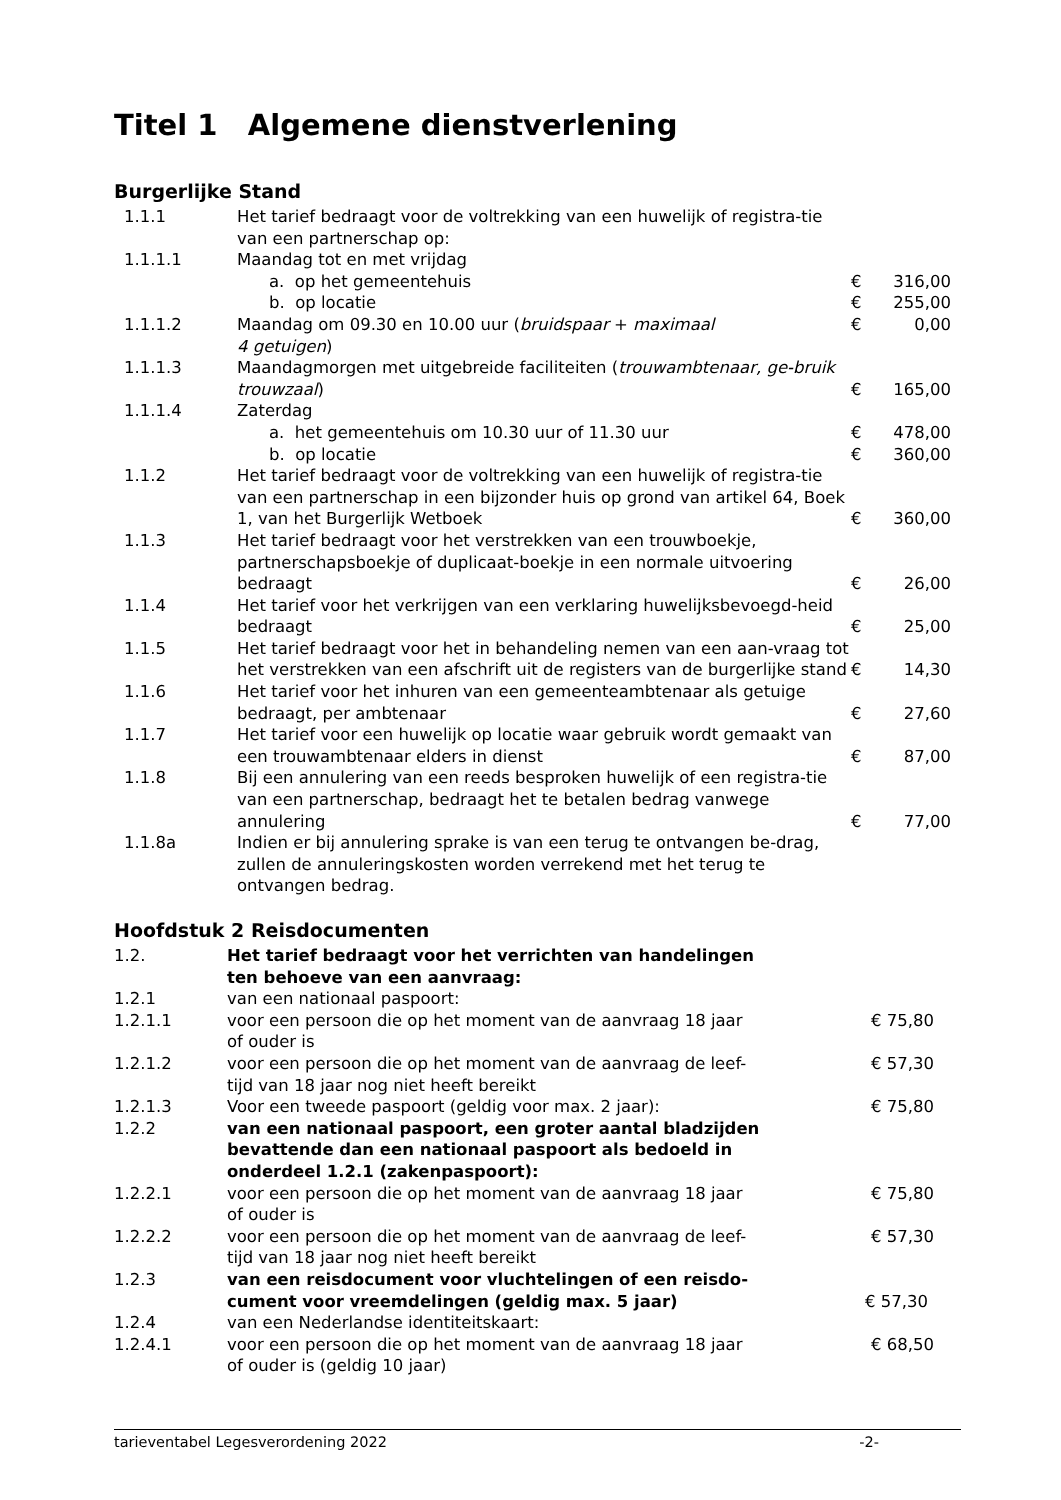Titel 1 Algemene dienstverlening
Burgerlijke Stand
| 1.1.1 | Het tarief bedraagt voor de voltrekking van een huwelijk of registra-tie van een partnerschap op: | |
| 1.1.1.1 | Maandag tot en met vrijdag | |
| | a. op het gemeentehuis | € 316,00 |
| | b. op locatie | € 255,00 |
| 1.1.1.2 | Maandag om 09.30 en 10.00 uur ( bruidspaar + maximaal 4 getuigen ) | € 0,00 |
| 1.1.1.3 | Maandagmorgen met uitgebreide faciliteiten ( trouwambtenaar, ge-bruik trouwzaal ) | € 165,00 |
| 1.1.1.4 | Zaterdag | |
| | a. het gemeentehuis om 10.30 uur of 11.30 uur | € 478,00 |
| | b. op locatie | € 360,00 |
| 1.1.2 | Het tarief bedraagt voor de voltrekking van een huwelijk of registra-tie van een partnerschap in een bijzonder huis op grond van artikel 64, Boek 1, van het Burgerlijk Wetboek | € 360,00 |
| 1.1.3 | Het tarief bedraagt voor het verstrekken van een trouwboekje, partnerschapsboekje of duplicaat-boekje in een normale uitvoering bedraagt | € 26,00 |
| 1.1.4 | Het tarief voor het verkrijgen van een verklaring huwelijksbevoegd-heid bedraagt | € 25,00 |
| 1.1.5 | Het tarief bedraagt voor het in behandeling nemen van een aan-vraag tot het verstrekken van een afschrift uit de registers van de burgerlijke stand | € 14,30 |
| 1.1.6 | Het tarief voor het inhuren van een gemeenteambtenaar als getuige bedraagt, per ambtenaar | € 27,60 |
| 1.1.7 | Het tarief voor een huwelijk op locatie waar gebruik wordt gemaakt van een trouwambtenaar elders in dienst | € 87,00 |
| 1.1.8 | Bij een annulering van een reeds besproken huwelijk of een registra-tie van een partnerschap, bedraagt het te betalen bedrag vanwege annulering | € 77,00 |
| 1.1.8a | Indien er bij annulering sprake is van een terug te ontvangen be-drag, zullen de annuleringskosten worden verrekend met het terug te ontvangen bedrag. | |
Hoofdstuk 2 Reisdocumenten
| 1.2. | Het tarief bedraagt voor het verrichten van handelingen ten behoeve van een aanvraag: | |
| 1.2.1 | van een nationaal paspoort: | |
| 1.2.1.1 | voor een persoon die op het moment van de aanvraag 18 jaar of ouder is | € 75,80 |
| 1.2.1.2 | voor een persoon die op het moment van de aanvraag de leef- tijd van 18 jaar nog niet heeft bereikt | € 57,30 |
| 1.2.1.3 | Voor een tweede paspoort (geldig voor max. 2 jaar): | € 75,80 |
| 1.2.2 | van een nationaal paspoort, een groter aantal bladzijden bevattende dan een nationaal paspoort als bedoeld in onderdeel 1.2.1 (zakenpaspoort): | |
| 1.2.2.1 | voor een persoon die op het moment van de aanvraag 18 jaar of ouder is | € 75,80 |
| 1.2.2.2 | voor een persoon die op het moment van de aanvraag de leef- tijd van 18 jaar nog niet heeft bereikt | € 57,30 |
| 1.2.3 | van een reisdocument voor vluchtelingen of een reisdo- cument voor vreemdelingen (geldig max. 5 jaar) | € 57,30 |
| 1.2.4 | van een Nederlandse identiteitskaart: | |
| 1.2.4.1 | voor een persoon die op het moment van de aanvraag 18 jaar of ouder is (geldig 10 jaar) | € 68,50 |
tarieventabel Legesverordening 2022 -2-